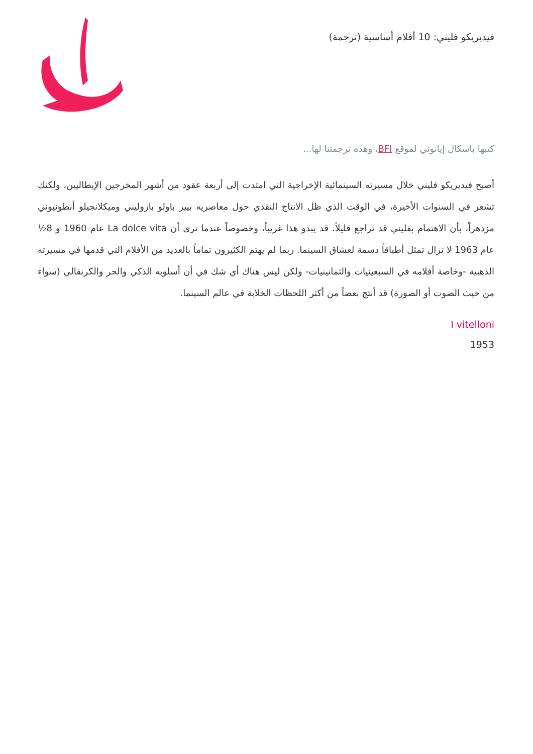فيديريكو فليني: 10 أفلام أساسية (ترجمة)
كتبها باسكال إيانوني لموقع BFI، وهذه ترجمتنا لها...
أصبح فيديريكو فليني خلال مسيرته السينمائية الإخراجية التي امتدت إلى أربعة عقود من أشهر المخرجين الإيطاليين، ولكنك تشعر في السنوات الأخيرة، في الوقت الذي ظل الانتاج النقدي حول معاصريه بيير باولو بازوليني وميكلانجيلو أنطونيوني مزدهراً، بأن الاهتمام بفليني قد تراجع قليلاً. قد يبدو هذا غريباً، وخصوصاً عندما ترى أن La dolce vita عام 1960 و 8½ عام 1963 لا تزال تمثل أطباقاً دسمة لعشاق السينما. ربما لم يهتم الكثيرون تماماً بالعديد من الأفلام التي قدمها في مسيرته الذهبية -وخاصة أفلامه في السبعينيات والثمانينيات- ولكن ليس هناك أي شك في أن أسلوبه الذكي والحر والكرنفالي (سواء من حيث الصوت أو الصورة) قد أنتج بعضاً من أكثر اللحظات الخلابة في عالم السينما.
I vitelloni
1953